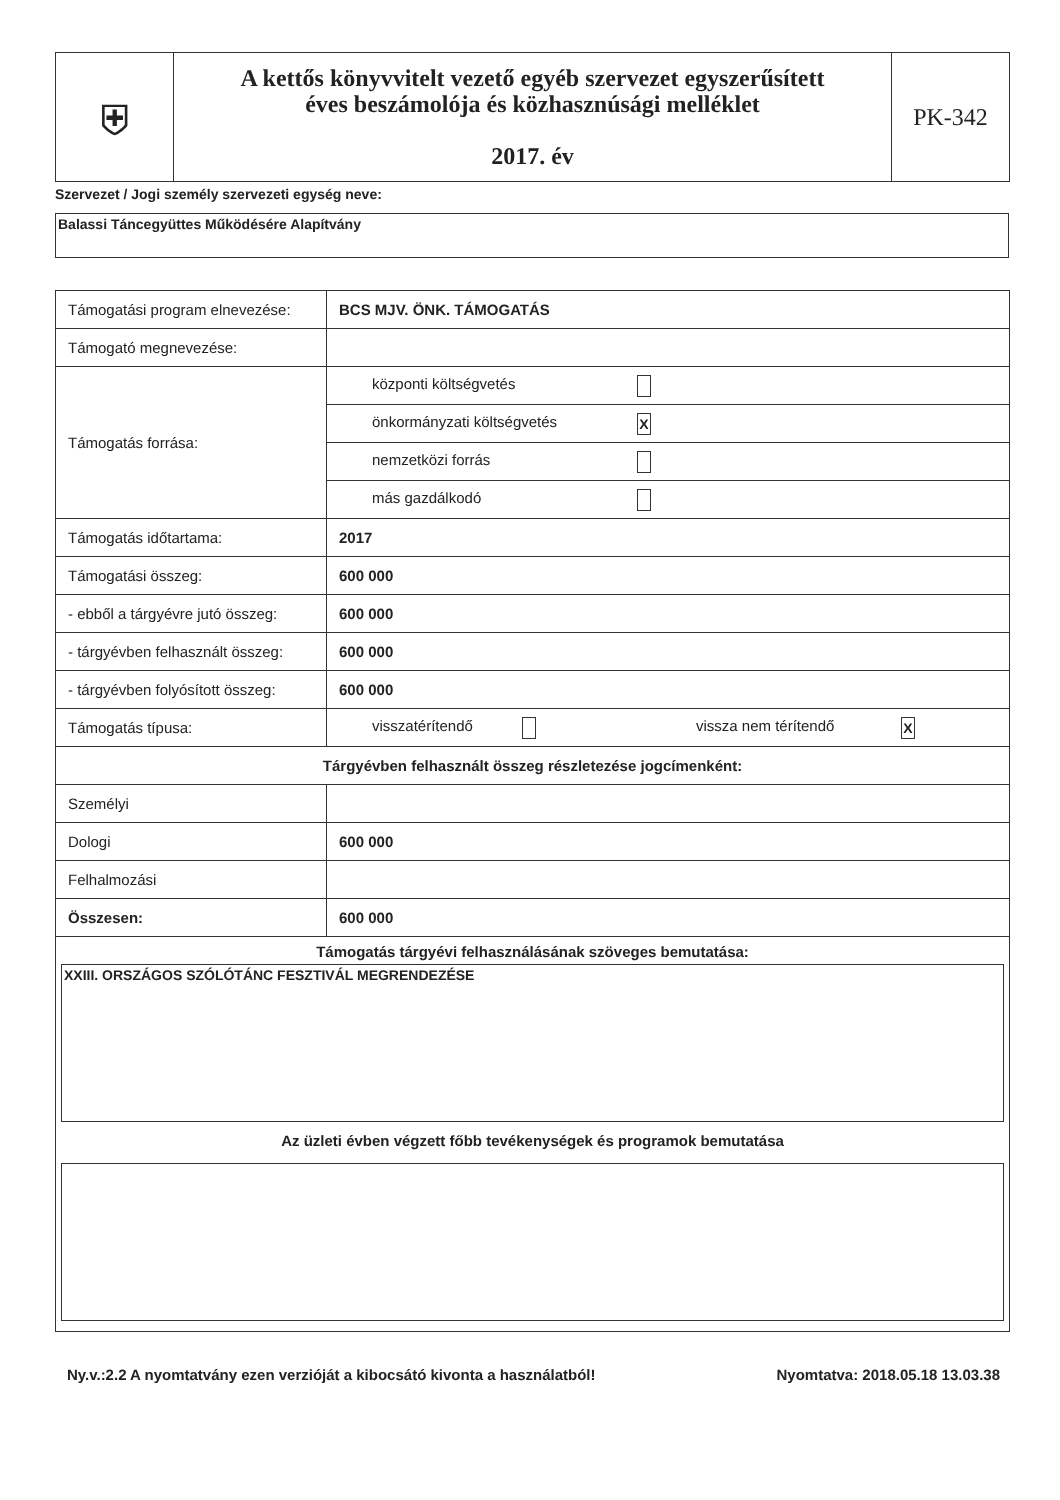| ⛨ | A kettős könyvvitelt vezető egyéb szervezet egyszerűsített éves beszámolója és közhasznúsági melléklet 2017. év | PK-342 |
Szervezet / Jogi személy szervezeti egység neve:
Balassi Táncegyüttes Működésére Alapítvány
| Támogatási program elnevezése: | BCS MJV. ÖNK. TÁMOGATÁS |
| Támogató megnevezése: | |
| Támogatás forrása: | központi költségvetés |
| | önkormányzati költségvetés X |
| | nemzetközi forrás |
| | más gazdálkodó |
| Támogatás időtartama: | 2017 |
| Támogatási összeg: | 600 000 |
| - ebből a tárgyévre jutó összeg: | 600 000 |
| - tárgyévben felhasznált összeg: | 600 000 |
| - tárgyévben folyósított összeg: | 600 000 |
| Támogatás típusa: | visszatérítendő vissza nem térítendő X |
| Tárgyévben felhasznált összeg részletezése jogcímenként: | |
| Személyi | |
| Dologi | 600 000 |
| Felhalmozási | |
| Összesen: | 600 000 |
| Támogatás tárgyévi felhasználásának szöveges bemutatása: XXIII. ORSZÁGOS SZÓLÓTÁNC FESZTIVÁL MEGRENDEZÉSE Az üzleti évben végzett főbb tevékenységek és programok bemutatása | |
Ny.v.:2.2 A nyomtatvány ezen verzióját a kibocsátó kivonta a használatból! Nyomtatva: 2018.05.18 13.03.38